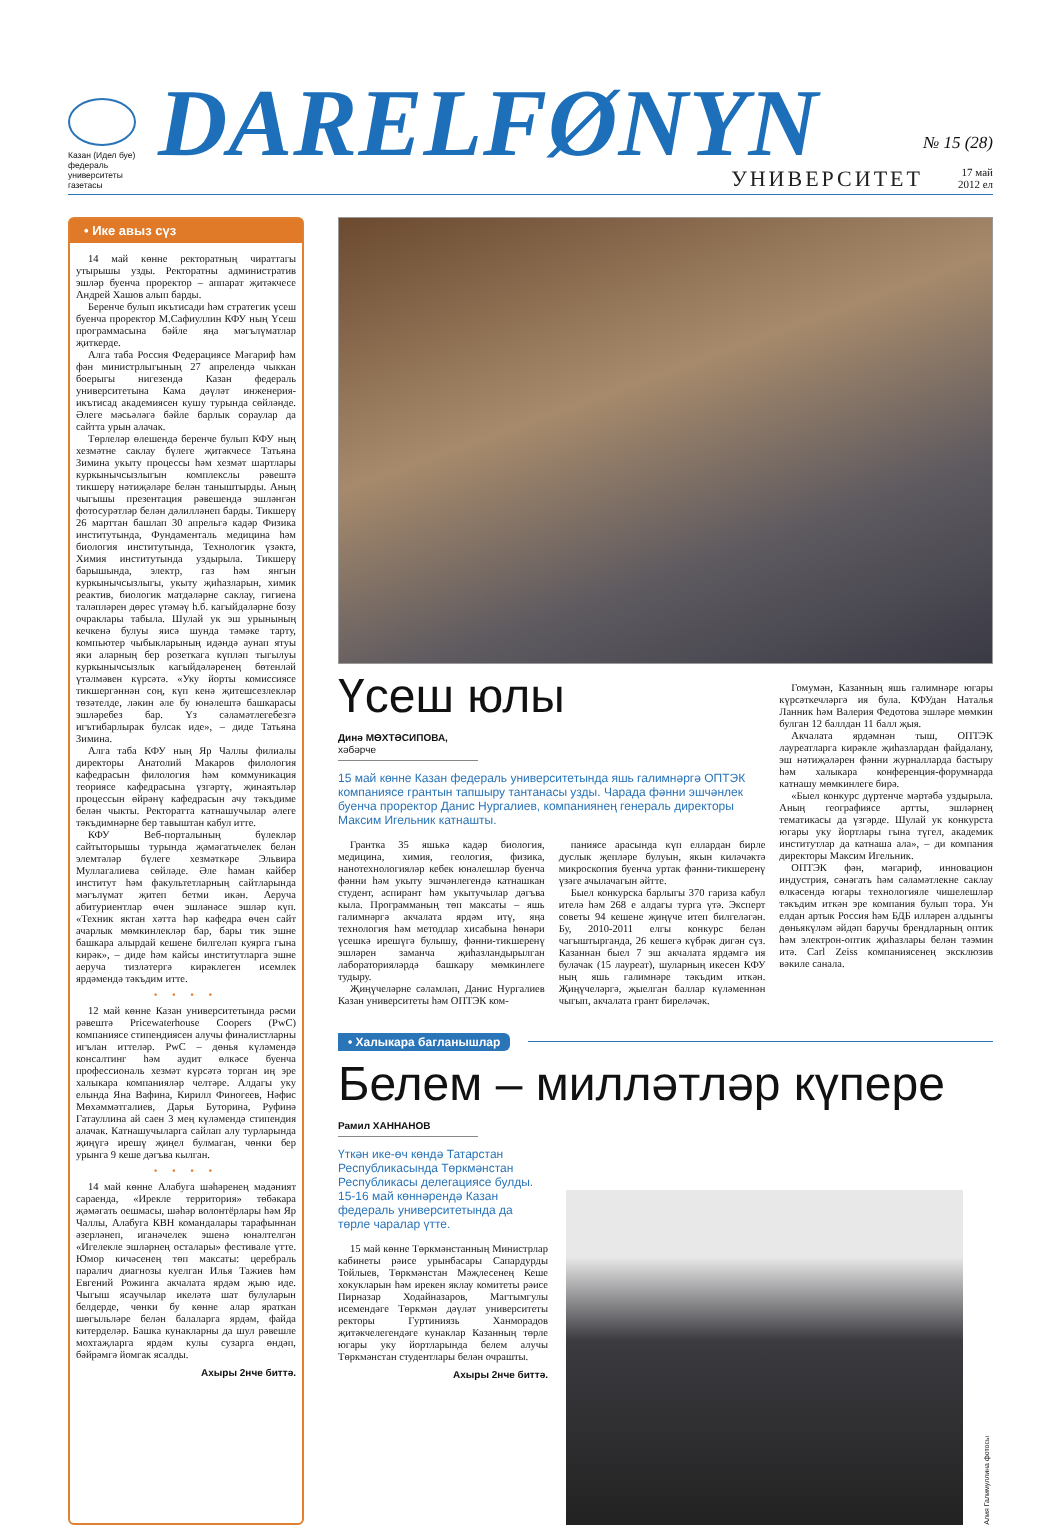Казан (Идел буе) федераль университеты газетасы
DARELFØNYN
УНИВЕРСИТЕТ
№ 15 (28)
17 май
2012 ел
• Ике авыз сүз
14 май көнне ректоратның чираттагы утырышы узды. Ректоратны административ эшләр буенча проректор – аппарат җитәкчесе Андрей Хашов алып барды.
Беренче булып икътисади һәм стратегик үсеш буенча проректор М.Сафиуллин КФУ ның Үсеш программасына бәйле яңа мәгълүматлар җиткерде.
Алга таба Россия Федерациясе Мәгариф һәм фән министрлыгының 27 апрелендә чыккан боерыгы нигезендә Казан федераль университетына Кама дәүләт инженерия-икътисад академиясен кушу турында сөйләнде. Әлеге мәсьәләгә бәйле барлык сораулар да сайтта урын алачак.
Төрлеләр өлешендә беренче булып КФУ ның хезмәтне саклау бүлеге җитәкчесе Татьяна Зимина укыту процессы һәм хезмәт шартлары куркынычсызлыгын комплекслы рәвештә тикшерү нәтиҗәләре белән таныштырды. Аның чыгышы презентация рәвешендә эшләнгән фотосурәтләр белән дәлилләнеп барды. Тикшерү 26 марттан башлап 30 апрельгә кадәр Физика институтында, Фундаменталь медицина һәм биология институтында, Технологик үзәктә, Химия институтында уздырыла. Тикшерү барышында, электр, газ һәм янгын куркынычсызлыгы, укыту җиһазларын, химик реактив, биологик матдәләрне саклау, гигиена таләпләрен дөрес үтәмәү һ.б. кагыйдәләрне бозу очраклары табыла. Шулай ук эш урынының кечкенә булуы яисә шунда тәмәке тарту, компьютер чыбыкларының идәндә аунап ятуы яки аларның бер розеткага күпләп тыгылуы куркынычсызлык кагыйдәләренең бөтенләй үтәлмәвен күрсәтә. «Уку йорты комиссиясе тикшергәннән соң, күп кенә җитешсезлекләр төзәтелде, ләкин әле бу юнәлештә башкарасы эшләребез бар. Үз сәламәтлегебезгә игътибарлырак булсак иде», – диде Татьяна Зимина.
Алга таба КФУ ның Яр Чаллы филиалы директоры Анатолий Макаров филология кафедрасын филология һәм коммуникация теориясе кафедрасына үзгәртү, җинаятьләр процессын өйрәнү кафедрасын ачу тәкъдиме белән чыкты. Ректоратта катнашучылар әлеге тәкъдимнәрне бер тавыштан кабул итте.
КФУ Веб-порталының бүлекләр сайтыторышы турында җәмәгатьчелек белән элемтәләр бүлеге хезмәткәре Эльвира Муллагалиева сөйләде. Әле һаман кайбер институт һәм факультетларның сайтларында мәгълүмат җитеп бетми икән. Аеруча абитуриентлар өчен эшләнәсе эшләр күп. «Техник яктан хәтта һәр кафедра өчен сайт ачарлык мөмкинлекләр бар, бары тик эшне башкара алырдай кешене билгеләп куярга гына кирәк», – диде һәм кайсы институтларга эшне аеруча тизләтергә кирәклеген исемлек ярдәмендә тәкъдим итте.
• • • •
12 май көнне Казан университетында рәсми рәвештә Pricewaterhouse Coopers (PwC) компаниясе стипендиясен алучы финалистларны игълан иттеләр. PwC – дөнья күләмендә консалтинг һәм аудит өлкәсе буенча профессиональ хезмәт күрсәтә торган иң эре халыкара компанияләр челтәре. Алдагы уку елында Яна Вафина, Кирилл Финогеев, Нәфис Мөхәммәтгалиев, Дарья Буторина, Руфинә Гатауллина ай саен 3 мең күләмендә стипендия алачак. Катнашучыларга сайлап алу турларында җиңүгә ирешү җиңел булмаган, чөнки бер урынга 9 кеше дәгъва кылган.
• • • •
14 май көнне Алабуга шәһәренең мәдәният сараенда, «Ирекле территория» төбәкара җәмәгать оешмасы, шәһәр волонтёрлары һәм Яр Чаллы, Алабуга КВН командалары тарафыннан әзерләнеп, иганәчелек эшенә юнәлтелгән «Игелекле эшләрнең осталары» фестивале үтте. Юмор кичәсенең төп максаты: церебраль паралич диагнозы куелган Илья Тажиев һәм Евгений Рожинга акчалата ярдәм җыю иде. Чыгыш ясаучылар икеләтә шат булуларын белдерде, чөнки бу көнне алар яраткан шөгыльләре белән балаларга ярдәм, файда китерделәр. Башка кунакларны да шул рәвешле мохтаҗларга ярдәм кулы сузарга өндәп, бәйрәмгә йомгак ясалды.
Ахыры 2нче биттә.
Үсеш юлы
Динә МӨХТӘСИПОВА,
хәбәрче
15 май көнне Казан федераль университетында яшь галимнәргә ОПТЭК компаниясе грантын тапшыру тантанасы узды. Чарада фәнни эшчәнлек буенча проректор Данис Нургалиев, компаниянең генераль директоры Максим Игельник катнашты.
Грантка 35 яшькә кадәр биология, медицина, химия, геология, физика, нанотехнологияләр кебек юнәлешләр буенча фәнни һәм укыту эшчәнлегендә катнашкан студент, аспирант һәм укытучылар дәгъва кыла. Программаның төп максаты – яшь галимнәргә акчалата ярдәм итү, яңа технология һәм методлар хисабына һөнәри үсешкә ирешүгә булышу, фәнни-тикшеренү эшләрен заманча җиһазландырылган лабораторияләрдә башкару мөмкинлеге тудыру.
Җиңүчеләрне сәламләп, Данис Нургалиев Казан университеты һәм ОПТЭК ком-
паниясе арасында күп еллардан бирле дуслык җепләре булуын, якын киләчәктә микроскопия буенча уртак фәнни-тикшеренү үзәге ачылачагын әйтте.
Быел конкурска барлыгы 370 гариза кабул ителә һәм 268 е алдагы турга үтә. Эксперт советы 94 кешене җиңүче итеп билгеләгән. Бу, 2010-2011 елгы конкурс белән чагыштырганда, 26 кешегә күбрәк дигән сүз. Казаннан быел 7 эш акчалата ярдәмгә ия булачак (15 лауреат), шуларның икесен КФУ ның яшь галимнәре тәкъдим иткән. Җиңүчеләргә, җыелган баллар күләменнән чыгып, акчалата грант биреләчәк.
Гомумән, Казанның яшь галимнәре югары күрсәткечләргә ия була. КФУдан Наталья Ланник һәм Валерия Федотова эшләре мөмкин булган 12 баллдан 11 балл җыя.
Акчалата ярдәмнән тыш, ОПТЭК лауреатларга кирәкле җиһазлардан файдалану, эш нәтиҗәләрен фәнни журналларда бастыру һәм халыкара конференция-форумнарда катнашу мөмкинлеге бирә.
«Быел конкурс дүртенче мәртәбә уздырыла. Аның географиясе артты, эшләрнең тематикасы да үзгәрде. Шулай ук конкурста югары уку йортлары гына түгел, академик институтлар да катнаша ала», – ди компания директоры Максим Игельник.
ОПТЭК фән, мәгариф, инновацион индустрия, сәнәгать һәм сәламәтлекне саклау өлкәсендә югары технологияле чишелешләр тәкъдим иткән эре компания булып тора. Ун елдан артык Россия һәм БДБ илләрен алдынгы дөньякүләм әйдәп баручы брендларның оптик һәм электрон-оптик җиһазлары белән тәэмин итә. Carl Zeiss компаниясенең эксклюзив вәкиле санала.
• Халыкара багланышлар
Белем – милләтләр күпере
Рамил ХАННАНОВ
Үткән ике-өч көндә Татарстан Республикасында Төркмәнстан Республикасы делегациясе булды. 15-16 май көннәрендә Казан федераль университетында да төрле чаралар үтте.
15 май көнне Төркмәнстанның Министрлар кабинеты рәисе урынбасары Сапардурды Тойлыев, Төркмәнстан Мәҗлесенең Кеше хокукларын һәм ирекен яклау комитеты рәисе Пирназар Ходайназаров, Магтымгулы исемендәге Төркмән дәүләт университеты ректоры Гуртиниязь Ханморадов җитәкчелегендәге кунаклар Казанның төрле югары уку йортларында белем алучы Төркмәнстан студентлары белән очрашты.
Ахыры 2нче биттә.
Алия Галимуллина фотосы